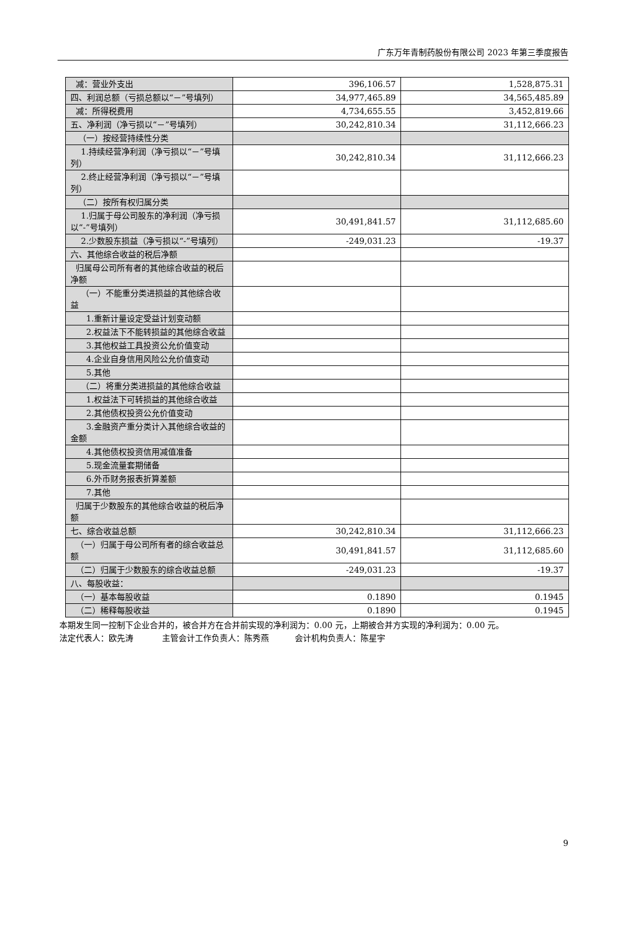广东万年青制药股份有限公司 2023 年第三季度报告
| 减：营业外支出 | 396,106.57 | 1,528,875.31 |
| 四、利润总额（亏损总额以“－”号填列） | 34,977,465.89 | 34,565,485.89 |
| 减：所得税费用 | 4,734,655.55 | 3,452,819.66 |
| 五、净利润（净亏损以“－”号填列） | 30,242,810.34 | 31,112,666.23 |
| （一）按经营持续性分类 | | |
| 1.持续经营净利润（净亏损以“－”号填列） | 30,242,810.34 | 31,112,666.23 |
| 2.终止经营净利润（净亏损以“－”号填列） | | |
| （二）按所有权归属分类 | | |
| 1.归属于母公司股东的净利润（净亏损以“-”号填列） | 30,491,841.57 | 31,112,685.60 |
| 2.少数股东损益（净亏损以“-”号填列） | -249,031.23 | -19.37 |
| 六、其他综合收益的税后净额 | | |
| 归属母公司所有者的其他综合收益的税后净额 | | |
| （一）不能重分类进损益的其他综合收益 | | |
| 1.重新计量设定受益计划变动额 | | |
| 2.权益法下不能转损益的其他综合收益 | | |
| 3.其他权益工具投资公允价值变动 | | |
| 4.企业自身信用风险公允价值变动 | | |
| 5.其他 | | |
| （二）将重分类进损益的其他综合收益 | | |
| 1.权益法下可转损益的其他综合收益 | | |
| 2.其他债权投资公允价值变动 | | |
| 3.金融资产重分类计入其他综合收益的金额 | | |
| 4.其他债权投资信用减值准备 | | |
| 5.现金流量套期储备 | | |
| 6.外币财务报表折算差额 | | |
| 7.其他 | | |
| 归属于少数股东的其他综合收益的税后净额 | | |
| 七、综合收益总额 | 30,242,810.34 | 31,112,666.23 |
| （一）归属于母公司所有者的综合收益总额 | 30,491,841.57 | 31,112,685.60 |
| （二）归属于少数股东的综合收益总额 | -249,031.23 | -19.37 |
| 八、每股收益： | | |
| （一）基本每股收益 | 0.1890 | 0.1945 |
| （二）稀释每股收益 | 0.1890 | 0.1945 |
本期发生同一控制下企业合并的，被合并方在合并前实现的净利润为：0.00 元，上期被合并方实现的净利润为：0.00 元。
法定代表人：欧先涛 主管会计工作负责人：陈秀燕 会计机构负责人：陈星宇
9